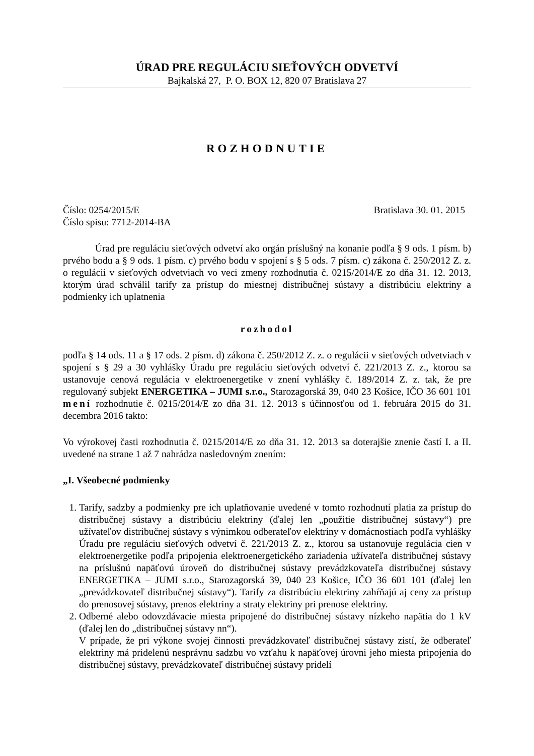ÚRAD PRE REGULÁCIU SIEŤOVÝCH ODVETVÍ
Bajkalská 27, P. O. BOX 12, 820 07 Bratislava 27
ROZHODNUTIE
Číslo: 0254/2015/E Bratislava 30. 01. 2015
Číslo spisu: 7712-2014-BA
Úrad pre reguláciu sieťových odvetví ako orgán príslušný na konanie podľa § 9 ods. 1 písm. b) prvého bodu a § 9 ods. 1 písm. c) prvého bodu v spojení s § 5 ods. 7 písm. c) zákona č. 250/2012 Z. z. o regulácii v sieťových odvetviach vo veci zmeny rozhodnutia č. 0215/2014/E zo dňa 31. 12. 2013, ktorým úrad schválil tarify za prístup do miestnej distribučnej sústavy a distribúciu elektriny a podmienky ich uplatnenia
rozhodol
podľa § 14 ods. 11 a § 17 ods. 2 písm. d) zákona č. 250/2012 Z. z. o regulácii v sieťových odvetviach v spojení s § 29 a 30 vyhlášky Úradu pre reguláciu sieťových odvetví č. 221/2013 Z. z., ktorou sa ustanovuje cenová regulácia v elektroenergetike v znení vyhlášky č. 189/2014 Z. z. tak, že pre regulovaný subjekt ENERGETIKA – JUMI s.r.o., Starozagorská 39, 040 23 Košice, IČO 36 601 101 mení rozhodnutie č. 0215/2014/E zo dňa 31. 12. 2013 s účinnosťou od 1. februára 2015 do 31. decembra 2016 takto:
Vo výrokovej časti rozhodnutia č. 0215/2014/E zo dňa 31. 12. 2013 sa doterajšie znenie častí I. a II. uvedené na strane 1 až 7 nahrádza nasledovným znením:
„I. Všeobecné podmienky
1. Tarify, sadzby a podmienky pre ich uplatňovanie uvedené v tomto rozhodnutí platia za prístup do distribučnej sústavy a distribúciu elektriny (ďalej len „použitie distribučnej sústavy“) pre užívateľov distribučnej sústavy s výnimkou odberateľov elektriny v domácnostiach podľa vyhlášky Úradu pre reguláciu sieťových odvetví č. 221/2013 Z. z., ktorou sa ustanovuje regulácia cien v elektroenergetike podľa pripojenia elektroenergetického zariadenia užívateľa distribučnej sústavy na príslušnú napäťovú úroveň do distribučnej sústavy prevádzkovateľa distribučnej sústavy ENERGETIKA – JUMI s.r.o., Starozagorská 39, 040 23 Košice, IČO 36 601 101 (ďalej len „prevádzkovateľ distribučnej sústavy“). Tarify za distribúciu elektriny zahŕňajú aj ceny za prístup do prenosovej sústavy, prenos elektriny a straty elektriny pri prenose elektriny.
2. Odberné alebo odovzdávacie miesta pripojené do distribučnej sústavy nízkeho napätia do 1 kV (ďalej len do „distribučnej sústavy nn“).
V prípade, že pri výkone svojej činnosti prevádzkovateľ distribučnej sústavy zistí, že odberateľ elektriny má pridelenú nesprávnu sadzbu vo vzťahu k napäťovej úrovni jeho miesta pripojenia do distribučnej sústavy, prevádzkovateľ distribučnej sústavy pridelí